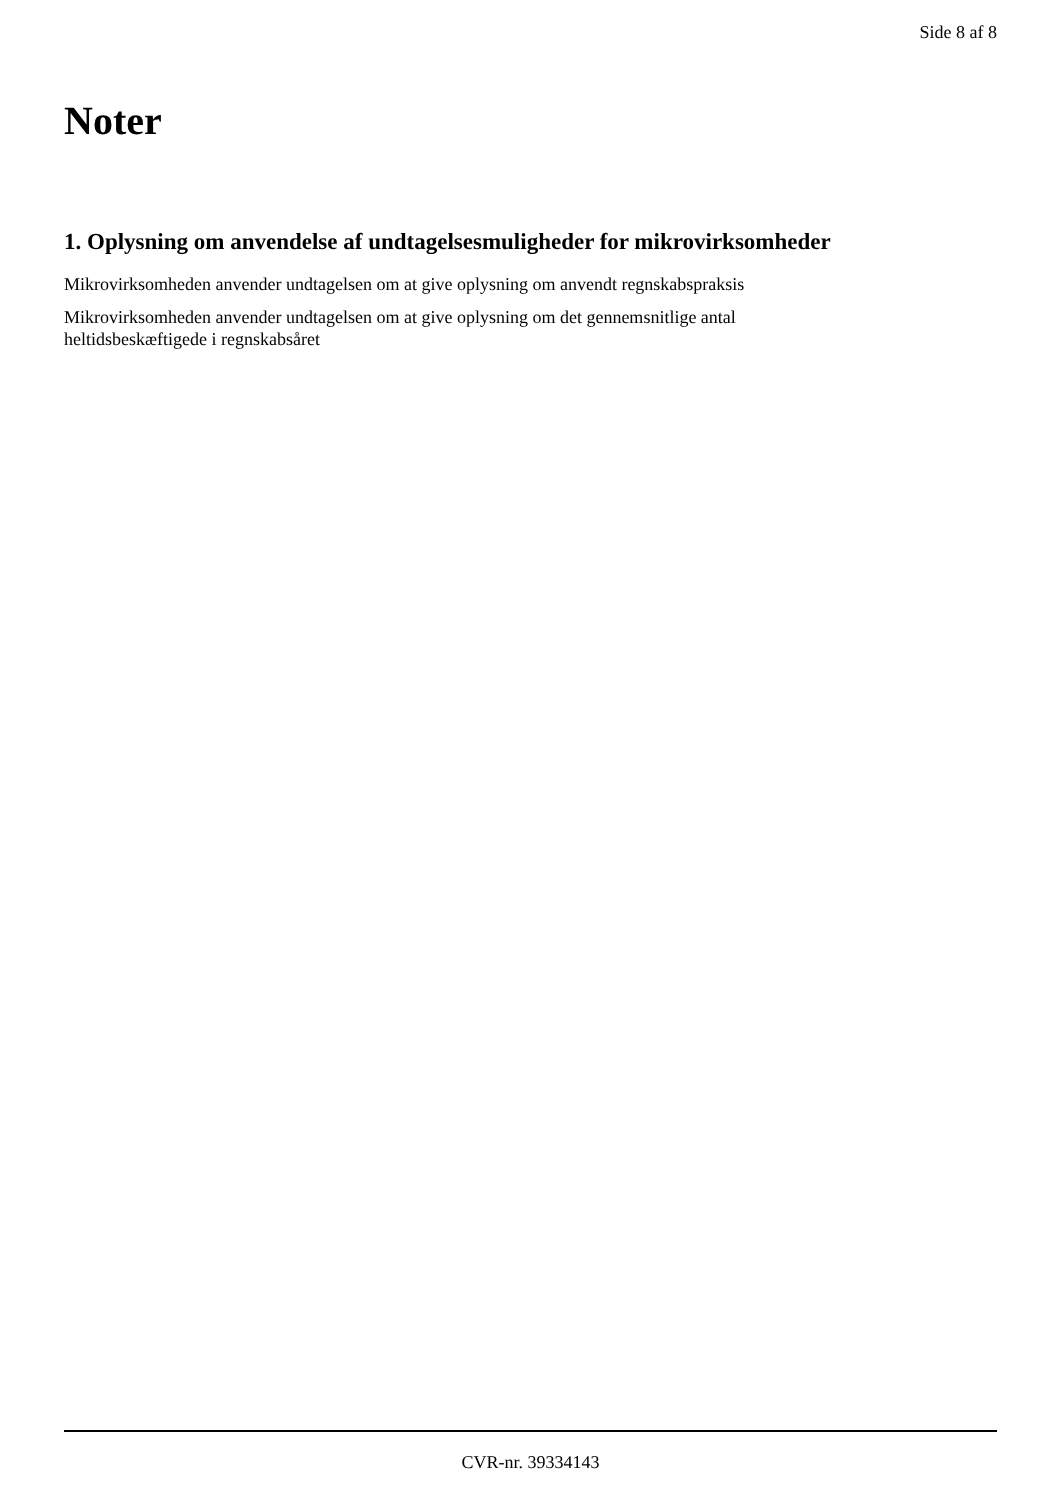Side 8 af 8
Noter
1. Oplysning om anvendelse af undtagelsesmuligheder for mikrovirksomheder
Mikrovirksomheden anvender undtagelsen om at give oplysning om anvendt regnskabspraksis
Mikrovirksomheden anvender undtagelsen om at give oplysning om det gennemsnitlige antal
heltidsbeskæftigede i regnskabsåret
CVR-nr. 39334143